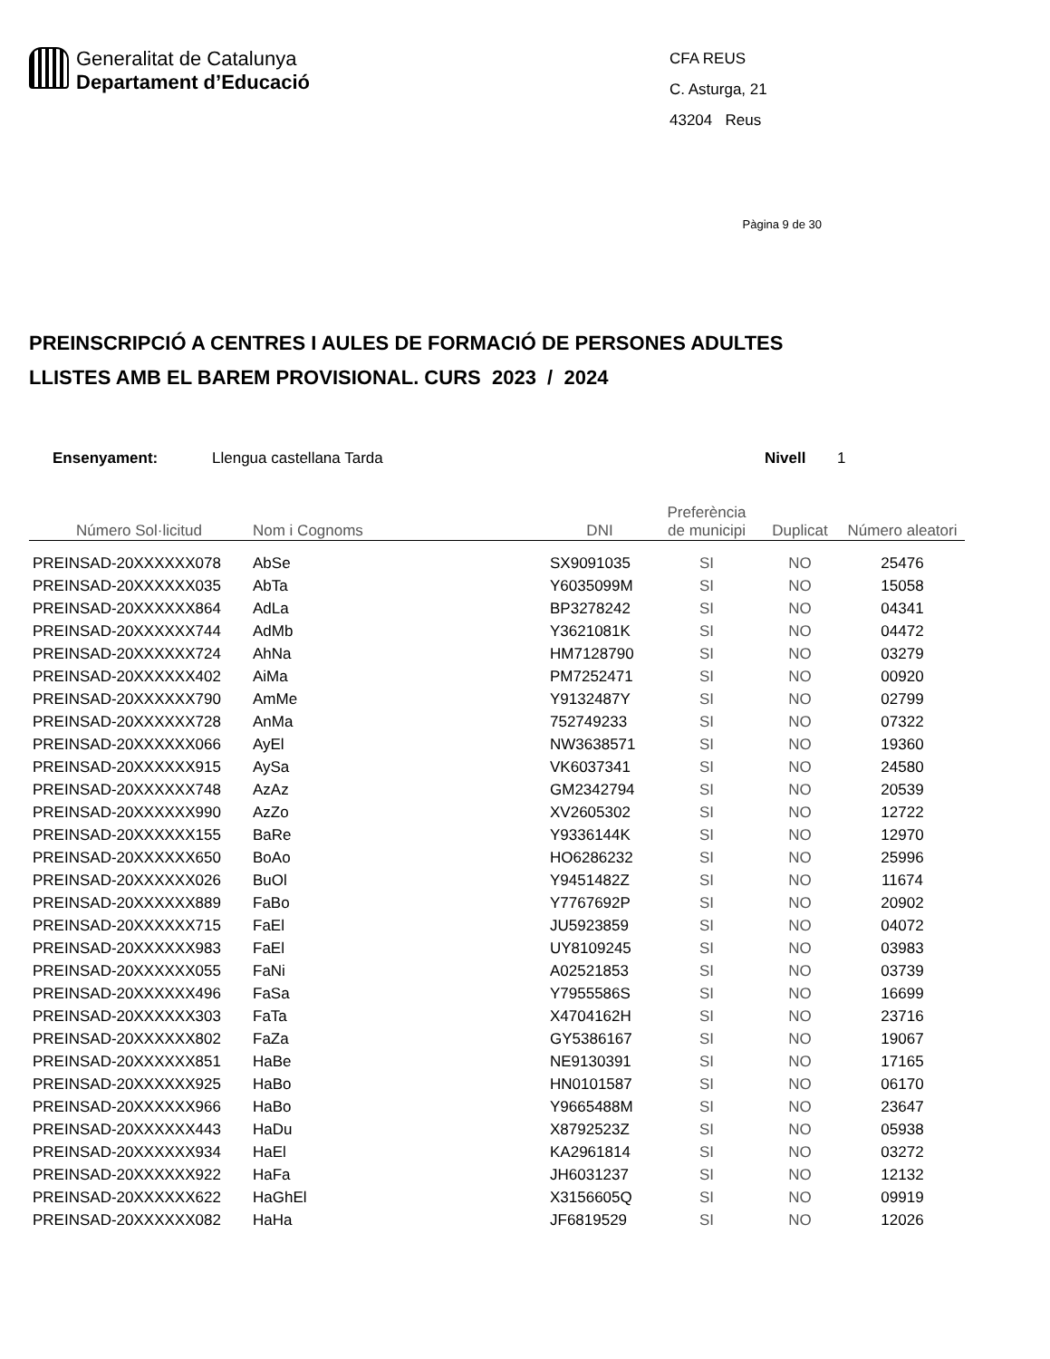Generalitat de Catalunya
Departament d’Educació
CFA REUS
C. Asturga, 21
43204 Reus
Pàgina 9 de 30
PREINSCRIPCIÓ A CENTRES I AULES DE FORMACIÓ DE PERSONES ADULTES
LLISTES AMB EL BAREM PROVISIONAL. CURS 2023 / 2024
Ensenyament: Llengua castellana Tarda Nivell 1
| Número Sol·licitud | Nom i Cognoms | DNI | Preferència de municipi | Duplicat | Número aleatori |
| --- | --- | --- | --- | --- | --- |
| PREINSAD-20XXXXXX078 | AbSe | SX9091035 | SI | NO | 25476 |
| PREINSAD-20XXXXXX035 | AbTa | Y6035099M | SI | NO | 15058 |
| PREINSAD-20XXXXXX864 | AdLa | BP3278242 | SI | NO | 04341 |
| PREINSAD-20XXXXXX744 | AdMb | Y3621081K | SI | NO | 04472 |
| PREINSAD-20XXXXXX724 | AhNa | HM7128790 | SI | NO | 03279 |
| PREINSAD-20XXXXXX402 | AiMa | PM7252471 | SI | NO | 00920 |
| PREINSAD-20XXXXXX790 | AmMe | Y9132487Y | SI | NO | 02799 |
| PREINSAD-20XXXXXX728 | AnMa | 752749233 | SI | NO | 07322 |
| PREINSAD-20XXXXXX066 | AyEl | NW3638571 | SI | NO | 19360 |
| PREINSAD-20XXXXXX915 | AySa | VK6037341 | SI | NO | 24580 |
| PREINSAD-20XXXXXX748 | AzAz | GM2342794 | SI | NO | 20539 |
| PREINSAD-20XXXXXX990 | AzZo | XV2605302 | SI | NO | 12722 |
| PREINSAD-20XXXXXX155 | BaRe | Y9336144K | SI | NO | 12970 |
| PREINSAD-20XXXXXX650 | BoAo | HO6286232 | SI | NO | 25996 |
| PREINSAD-20XXXXXX026 | BuOl | Y9451482Z | SI | NO | 11674 |
| PREINSAD-20XXXXXX889 | FaBo | Y7767692P | SI | NO | 20902 |
| PREINSAD-20XXXXXX715 | FaEl | JU5923859 | SI | NO | 04072 |
| PREINSAD-20XXXXXX983 | FaEl | UY8109245 | SI | NO | 03983 |
| PREINSAD-20XXXXXX055 | FaNi | A02521853 | SI | NO | 03739 |
| PREINSAD-20XXXXXX496 | FaSa | Y7955586S | SI | NO | 16699 |
| PREINSAD-20XXXXXX303 | FaTa | X4704162H | SI | NO | 23716 |
| PREINSAD-20XXXXXX802 | FaZa | GY5386167 | SI | NO | 19067 |
| PREINSAD-20XXXXXX851 | HaBe | NE9130391 | SI | NO | 17165 |
| PREINSAD-20XXXXXX925 | HaBo | HN0101587 | SI | NO | 06170 |
| PREINSAD-20XXXXXX966 | HaBo | Y9665488M | SI | NO | 23647 |
| PREINSAD-20XXXXXX443 | HaDu | X8792523Z | SI | NO | 05938 |
| PREINSAD-20XXXXXX934 | HaEl | KA2961814 | SI | NO | 03272 |
| PREINSAD-20XXXXXX922 | HaFa | JH6031237 | SI | NO | 12132 |
| PREINSAD-20XXXXXX622 | HaGhEl | X3156605Q | SI | NO | 09919 |
| PREINSAD-20XXXXXX082 | HaHa | JF6819529 | SI | NO | 12026 |